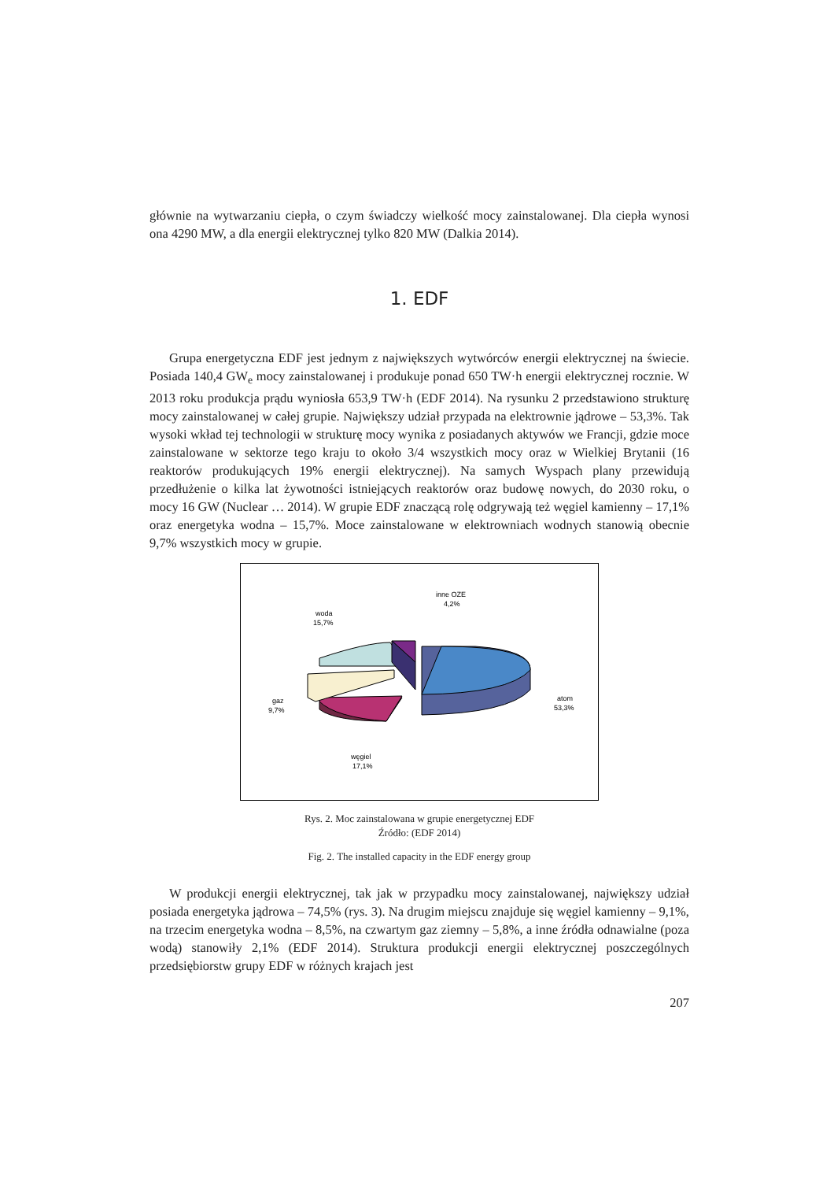głównie na wytwarzaniu ciepła, o czym świadczy wielkość mocy zainstalowanej. Dla ciepła wynosi ona 4290 MW, a dla energii elektrycznej tylko 820 MW (Dalkia 2014).
1. EDF
Grupa energetyczna EDF jest jednym z największych wytwórców energii elektrycznej na świecie. Posiada 140,4 GW<sub>e</sub> mocy zainstalowanej i produkuje ponad 650 TW·h energii elektrycznej rocznie. W 2013 roku produkcja prądu wyniosła 653,9 TW·h (EDF 2014). Na rysunku 2 przedstawiono strukturę mocy zainstalowanej w całej grupie. Największy udział przypada na elektrownie jądrowe – 53,3%. Tak wysoki wkład tej technologii w strukturę mocy wynika z posiadanych aktywów we Francji, gdzie moce zainstalowane w sektorze tego kraju to około 3/4 wszystkich mocy oraz w Wielkiej Brytanii (16 reaktorów produkujących 19% energii elektrycznej). Na samych Wyspach plany przewidują przedłużenie o kilka lat żywotności istniejących reaktorów oraz budowę nowych, do 2030 roku, o mocy 16 GW (Nuclear … 2014). W grupie EDF znaczącą rolę odgrywają też węgiel kamienny – 17,1% oraz energetyka wodna – 15,7%. Moce zainstalowane w elektrowniach wodnych stanowią obecnie 9,7% wszystkich mocy w grupie.
inne OZE
4,2%
woda
15,7%
gaz
9,7%
atom
53,3%
węgiel
17,1%
Rys. 2. Moc zainstalowana w grupie energetycznej EDF
Źródło: (EDF 2014)
Fig. 2. The installed capacity in the EDF energy group
W produkcji energii elektrycznej, tak jak w przypadku mocy zainstalowanej, największy udział posiada energetyka jądrowa – 74,5% (rys. 3). Na drugim miejscu znajduje się węgiel kamienny – 9,1%, na trzecim energetyka wodna – 8,5%, na czwartym gaz ziemny – 5,8%, a inne źródła odnawialne (poza wodą) stanowiły 2,1% (EDF 2014). Struktura produkcji energii elektrycznej poszczególnych przedsiębiorstw grupy EDF w różnych krajach jest
207